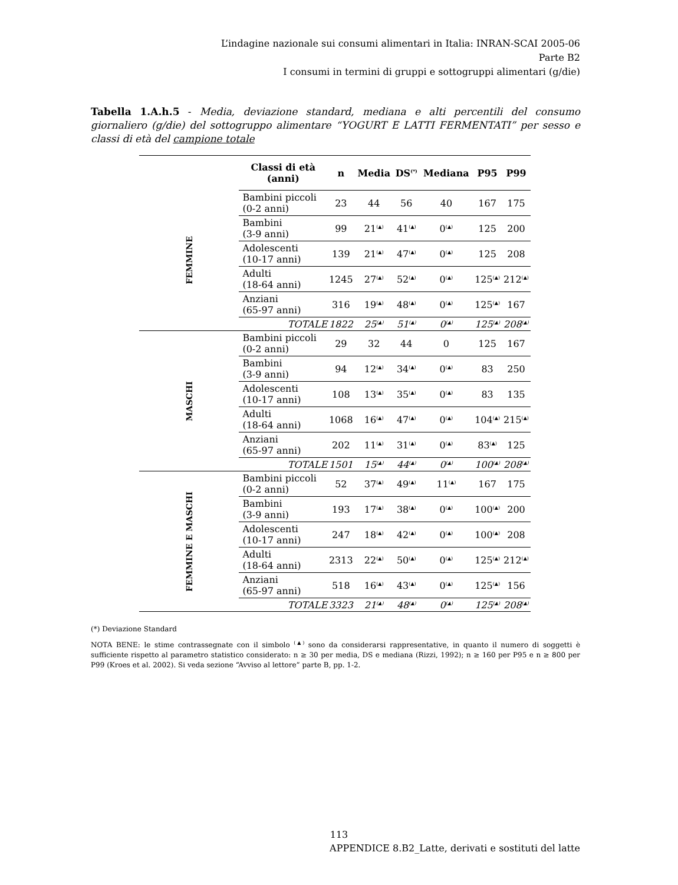L’indagine nazionale sui consumi alimentari in Italia: INRAN-SCAI 2005-06
Parte B2
I consumi in termini di gruppi e sottogruppi alimentari (g/die)
Tabella 1.A.h.5 - Media, deviazione standard, mediana e alti percentili del consumo giornaliero (g/die) del sottogruppo alimentare “YOGURT E LATTI FERMENTATI” per sesso e classi di età del campione totale
| | Classi di età (anni) | n | Media | DS<sup>(*)</sup> | Mediana | P95 | P99 |
| --- | --- | --- | --- | --- | --- | --- | --- |
| FEMMINE | Bambini piccoli (0-2 anni) | 23 | 44 | 56 | 40 | 167 | 175 |
| | Bambini (3-9 anni) | 99 | 21<sup>(▲)</sup> | 41<sup>(▲)</sup> | 0<sup>(▲)</sup> | 125 | 200 |
| | Adolescenti (10-17 anni) | 139 | 21<sup>(▲)</sup> | 47<sup>(▲)</sup> | 0<sup>(▲)</sup> | 125 | 208 |
| | Adulti (18-64 anni) | 1245 | 27<sup>(▲)</sup> | 52<sup>(▲)</sup> | 0<sup>(▲)</sup> | 125<sup>(▲)</sup> | 212<sup>(▲)</sup> |
| | Anziani (65-97 anni) | 316 | 19<sup>(▲)</sup> | 48<sup>(▲)</sup> | 0<sup>(▲)</sup> | 125<sup>(▲)</sup> | 167 |
| | TOTALE | 1822 | 25<sup>(▲)</sup> | 51<sup>(▲)</sup> | 0<sup>(▲)</sup> | 125<sup>(▲)</sup> | 208<sup>(▲)</sup> |
| MASCHI | Bambini piccoli (0-2 anni) | 29 | 32 | 44 | 0 | 125 | 167 |
| | Bambini (3-9 anni) | 94 | 12<sup>(▲)</sup> | 34<sup>(▲)</sup> | 0<sup>(▲)</sup> | 83 | 250 |
| | Adolescenti (10-17 anni) | 108 | 13<sup>(▲)</sup> | 35<sup>(▲)</sup> | 0<sup>(▲)</sup> | 83 | 135 |
| | Adulti (18-64 anni) | 1068 | 16<sup>(▲)</sup> | 47<sup>(▲)</sup> | 0<sup>(▲)</sup> | 104<sup>(▲)</sup> | 215<sup>(▲)</sup> |
| | Anziani (65-97 anni) | 202 | 11<sup>(▲)</sup> | 31<sup>(▲)</sup> | 0<sup>(▲)</sup> | 83<sup>(▲)</sup> | 125 |
| | TOTALE | 1501 | 15<sup>(▲)</sup> | 44<sup>(▲)</sup> | 0<sup>(▲)</sup> | 100<sup>(▲)</sup> | 208<sup>(▲)</sup> |
| FEMMINE E MASCHI | Bambini piccoli (0-2 anni) | 52 | 37<sup>(▲)</sup> | 49<sup>(▲)</sup> | 11<sup>(▲)</sup> | 167 | 175 |
| | Bambini (3-9 anni) | 193 | 17<sup>(▲)</sup> | 38<sup>(▲)</sup> | 0<sup>(▲)</sup> | 100<sup>(▲)</sup> | 200 |
| | Adolescenti (10-17 anni) | 247 | 18<sup>(▲)</sup> | 42<sup>(▲)</sup> | 0<sup>(▲)</sup> | 100<sup>(▲)</sup> | 208 |
| | Adulti (18-64 anni) | 2313 | 22<sup>(▲)</sup> | 50<sup>(▲)</sup> | 0<sup>(▲)</sup> | 125<sup>(▲)</sup> | 212<sup>(▲)</sup> |
| | Anziani (65-97 anni) | 518 | 16<sup>(▲)</sup> | 43<sup>(▲)</sup> | 0<sup>(▲)</sup> | 125<sup>(▲)</sup> | 156 |
| | TOTALE | 3323 | 21<sup>(▲)</sup> | 48<sup>(▲)</sup> | 0<sup>(▲)</sup> | 125<sup>(▲)</sup> | 208<sup>(▲)</sup> |
(*) Deviazione Standard
NOTA BENE: le stime contrassegnate con il simbolo <sup>(▲)</sup> sono da considerarsi rappresentative, in quanto il numero di soggetti è sufficiente rispetto al parametro statistico considerato: n ≥ 30 per media, DS e mediana (Rizzi, 1992); n ≥ 160 per P95 e n ≥ 800 per P99 (Kroes et al. 2002). Si veda sezione “Avviso al lettore” parte B, pp. 1-2.
113
APPENDICE 8.B2_Latte, derivati e sostituti del latte